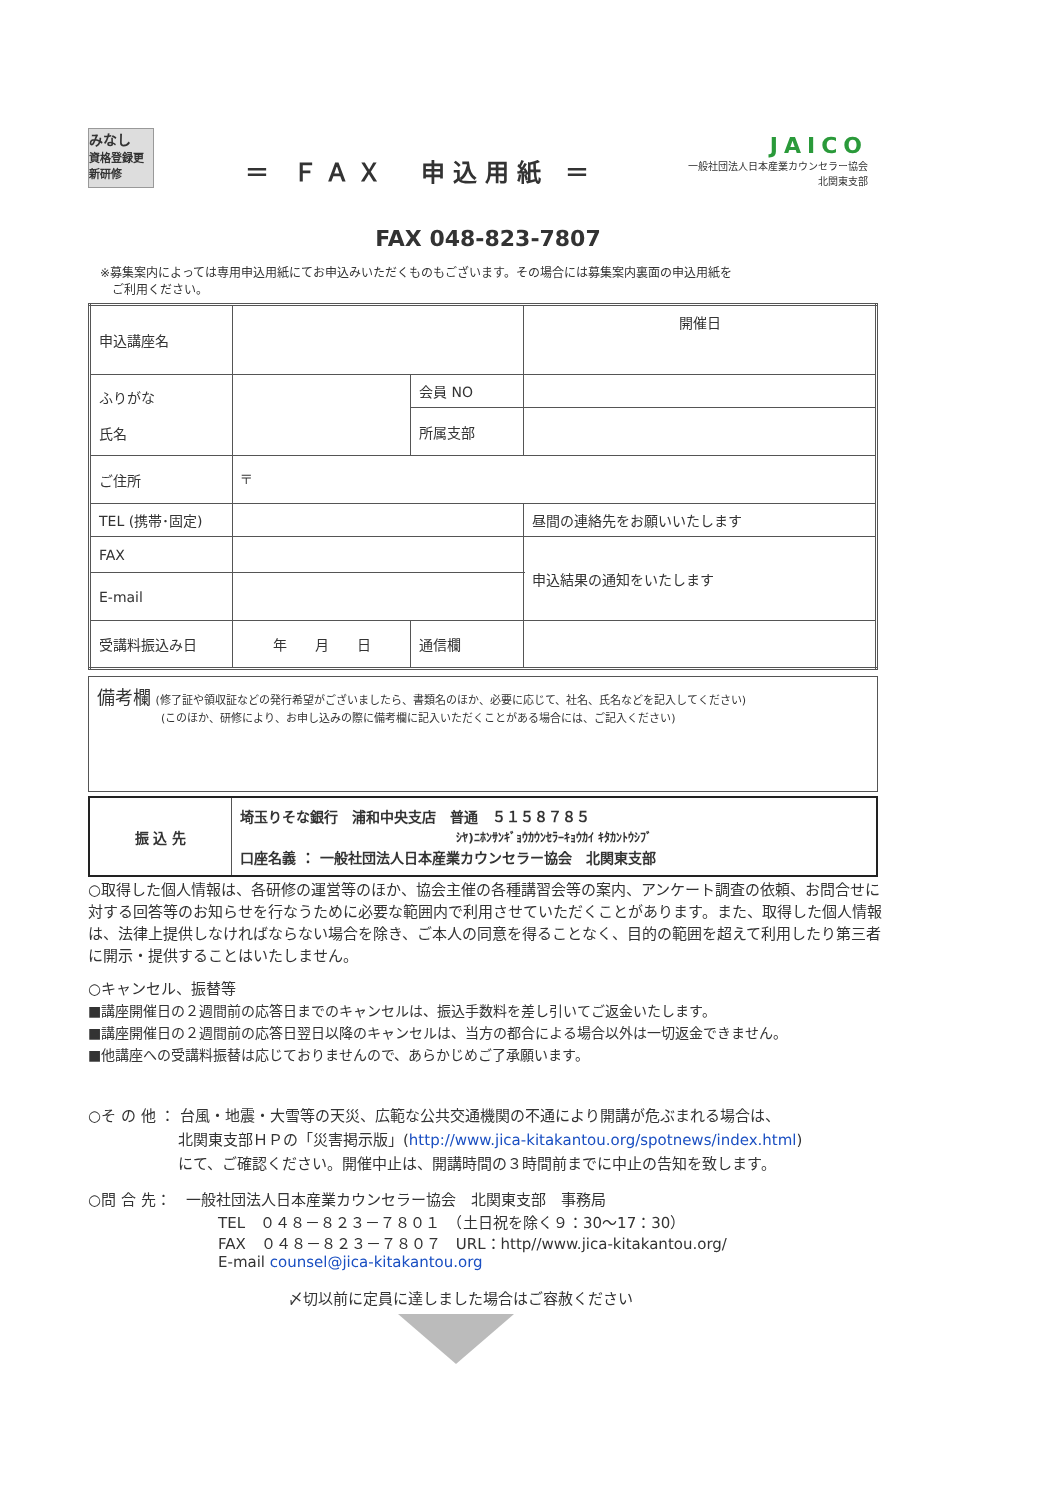みなし
資格登録更新研修
＝ ＦＡＸ　申込用紙 ＝
JAICO
一般社団法人日本産業カウンセラー協会
北関東支部
FAX 048-823-7807
※募集案内によっては専用申込用紙にてお申込みいただくものもございます。その場合には募集案内裏面の申込用紙を
　ご利用ください。
| 申込講座名 | | | | 開催日 |
| ふりがな 氏名 | | 会員 NO | | |
| | | 所属支部 | | |
| ご住所 | 〒 | | | |
| TEL (携帯･固定) | | | | 昼間の連絡先をお願いいたします |
| FAX | | | | 申込結果の通知をいたします |
| E-mail | | | | |
| 受講料振込み日 | 年 月 日 | 通信欄 | | |
| 備考欄 (修了証や領収証などの発行希望がございましたら、書類名のほか、必要に応じて、社名、氏名などを記入してください) (このほか、研修により、お申し込みの際に備考欄に記入いただくことがある場合には、ご記入ください) |
| 振 込 先 | 埼玉りそな銀行 浦和中央支店 普通 ５１５８７８５ ｼﾔ)ﾆﾎﾝｻﾝｷﾞｮｳｶｳﾝｾﾗｰｷｮｳｶｲ ｷﾀｶﾝﾄｳｼﾌﾞ 口座名義 ： 一般社団法人日本産業カウンセラー協会 北関東支部 |
○取得した個人情報は、各研修の運営等のほか、協会主催の各種講習会等の案内、アンケート調査の依頼、お問合せに対する回答等のお知らせを行なうために必要な範囲内で利用させていただくことがあります。また、取得した個人情報は、法律上提供しなければならない場合を除き、ご本人の同意を得ることなく、目的の範囲を超えて利用したり第三者に開示・提供することはいたしません。
○キャンセル、振替等
■講座開催日の２週間前の応答日までのキャンセルは、振込手数料を差し引いてご返金いたします。
■講座開催日の２週間前の応答日翌日以降のキャンセルは、当方の都合による場合以外は一切返金できません。
■他講座への受講料振替は応じておりませんので、あらかじめご了承願います。
○そ の 他 ： 台風・地震・大雪等の天災、広範な公共交通機関の不通により開講が危ぶまれる場合は、
　　　　　　北関東支部ＨＰの「災害掲示版」(http://www.jica-kitakantou.org/spotnews/index.html)
　　　　　　にて、ご確認ください。開催中止は、開講時間の３時間前までに中止の告知を致します。
○問 合 先：　一般社団法人日本産業カウンセラー協会　北関東支部　事務局
TEL　０４８－８２３－７８０１　（土日祝を除く９：30～17：30）
FAX　０４８－８２３－７８０７　URL：http//www.jica-kitakantou.org/
E-mail counsel@jica-kitakantou.org
〆切以前に定員に達しました場合はご容赦ください